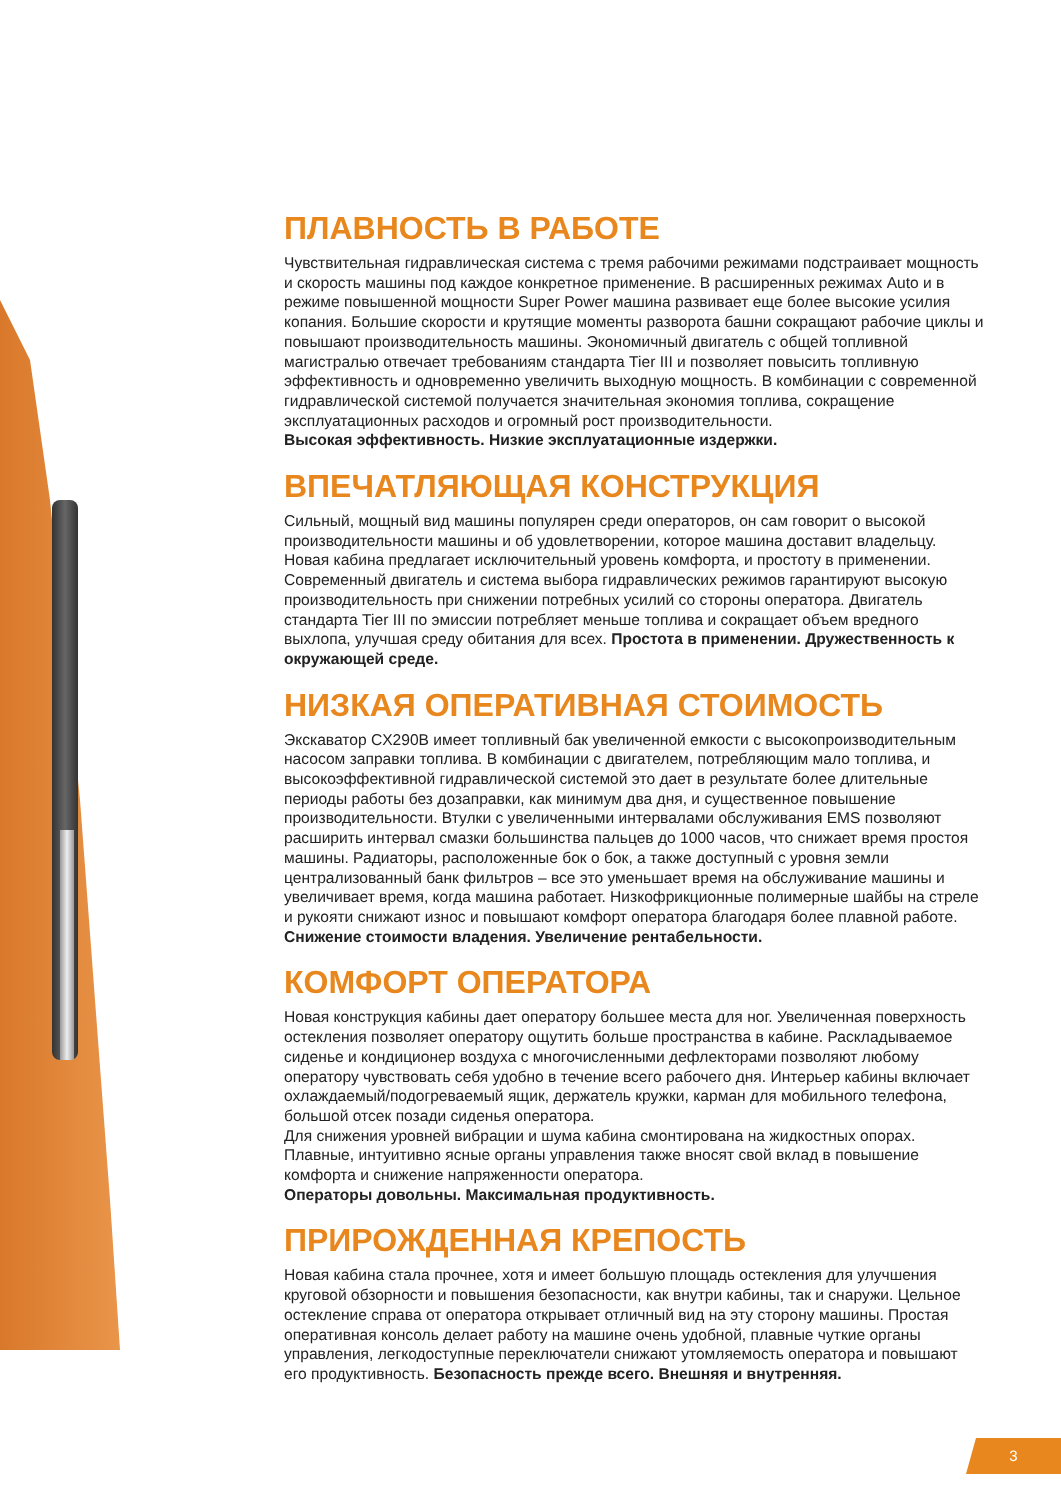ПЛАВНОСТЬ В РАБОТЕ
Чувствительная гидравлическая система с тремя рабочими режимами подстраивает мощность и скорость машины под каждое конкретное применение. В расширенных режимах Auto и в режиме повышенной мощности Super Power машина развивает еще более высокие усилия копания. Большие скорости и крутящие моменты разворота башни сокращают рабочие циклы и повышают производительность машины. Экономичный двигатель с общей топливной магистралью отвечает требованиям стандарта Tier III и позволяет повысить топливную эффективность и одновременно увеличить выходную мощность. В комбинации с современной гидравлической системой получается значительная экономия топлива, сокращение эксплуатационных расходов и огромный рост производительности.
Высокая эффективность. Низкие эксплуатационные издержки.
ВПЕЧАТЛЯЮЩАЯ КОНСТРУКЦИЯ
Сильный, мощный вид машины популярен среди операторов, он сам говорит о высокой производительности машины и об удовлетворении, которое машина доставит владельцу. Новая кабина предлагает исключительный уровень комфорта, и простоту в применении. Современный двигатель и система выбора гидравлических режимов гарантируют высокую производительность при снижении потребных усилий со стороны оператора. Двигатель стандарта Tier III по эмиссии потребляет меньше топлива и сокращает объем вредного выхлопа, улучшая среду обитания для всех. Простота в применении. Дружественность к окружающей среде.
НИЗКАЯ ОПЕРАТИВНАЯ СТОИМОСТЬ
Экскаватор CX290B имеет топливный бак увеличенной емкости с высокопроизводительным насосом заправки топлива. В комбинации с двигателем, потребляющим мало топлива, и высокоэффективной гидравлической системой это дает в результате более длительные периоды работы без дозаправки, как минимум два дня, и существенное повышение производительности. Втулки с увеличенными интервалами обслуживания EMS позволяют расширить интервал смазки большинства пальцев до 1000 часов, что снижает время простоя машины. Радиаторы, расположенные бок о бок, а также доступный с уровня земли централизованный банк фильтров – все это уменьшает время на обслуживание машины и увеличивает время, когда машина работает. Низкофрикционные полимерные шайбы на стреле и рукояти снижают износ и повышают комфорт оператора благодаря более плавной работе. Снижение стоимости владения. Увеличение рентабельности.
КОМФОРТ ОПЕРАТОРА
Новая конструкция кабины дает оператору большее места для ног. Увеличенная поверхность остекления позволяет оператору ощутить больше пространства в кабине. Раскладываемое сиденье и кондиционер воздуха с многочисленными дефлекторами позволяют любому оператору чувствовать себя удобно в течение всего рабочего дня. Интерьер кабины включает охлаждаемый/подогреваемый ящик, держатель кружки, карман для мобильного телефона, большой отсек позади сиденья оператора.
Для снижения уровней вибрации и шума кабина смонтирована на жидкостных опорах. Плавные, интуитивно ясные органы управления также вносят свой вклад в повышение комфорта и снижение напряженности оператора.
Операторы довольны. Максимальная продуктивность.
ПРИРОЖДЕННАЯ КРЕПОСТЬ
Новая кабина стала прочнее, хотя и имеет большую площадь остекления для улучшения круговой обзорности и повышения безопасности, как внутри кабины, так и снаружи. Цельное остекление справа от оператора открывает отличный вид на эту сторону машины. Простая оперативная консоль делает работу на машине очень удобной, плавные чуткие органы управления, легкодоступные переключатели снижают утомляемость оператора и повышают его продуктивность. Безопасность прежде всего. Внешняя и внутренняя.
3